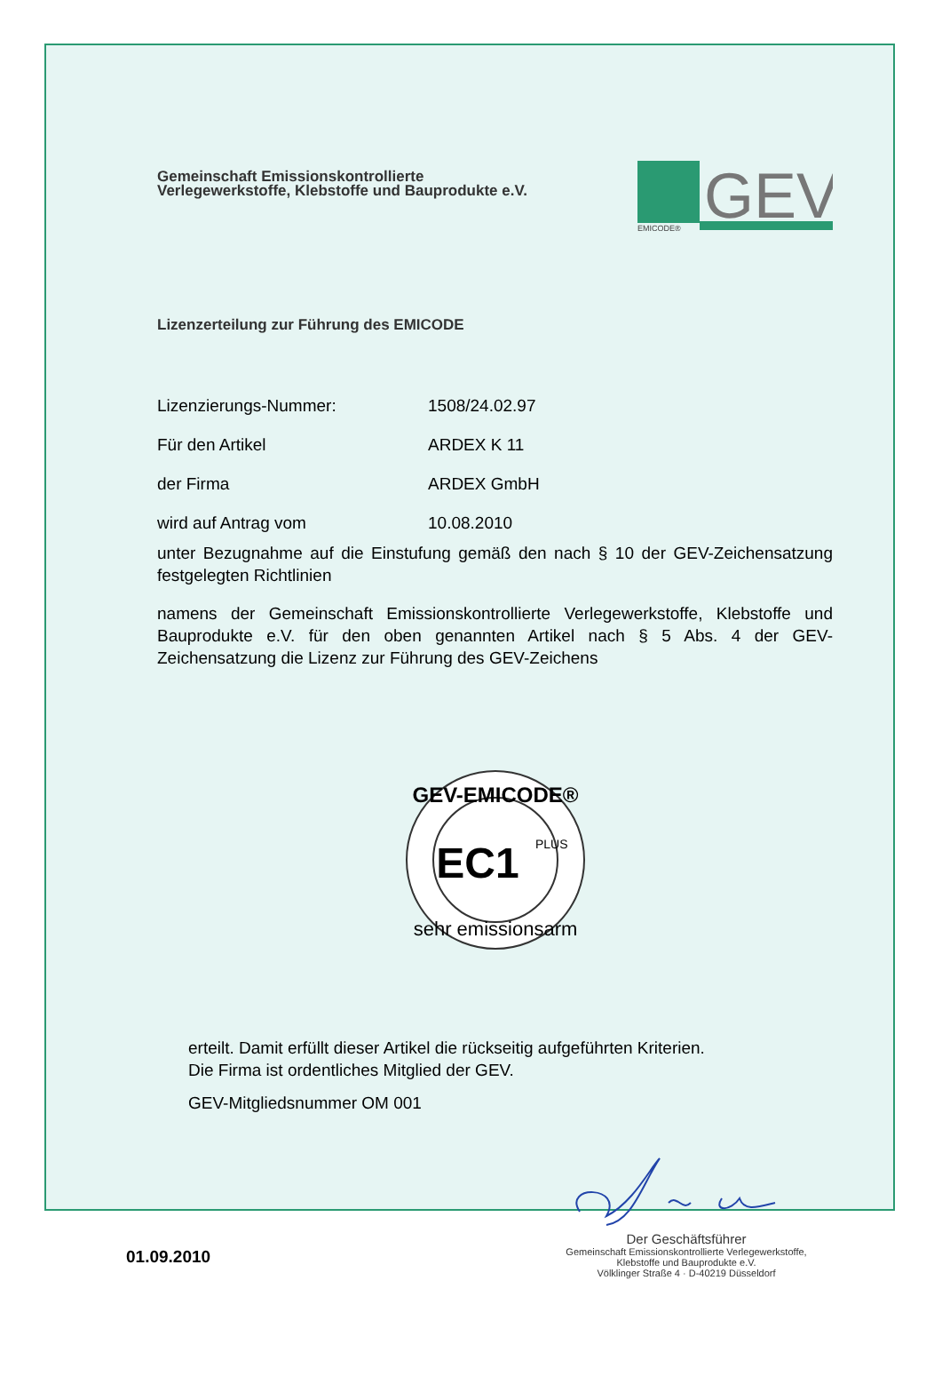Gemeinschaft Emissionskontrollierte
Verlegewerkstoffe, Klebstoffe und Bauprodukte e.V.
GEV
EMICODE®
Lizenzerteilung zur Führung des EMICODE
Lizenzierungs-Nummer: 1508/24.02.97
Für den Artikel ARDEX K 11
der Firma ARDEX GmbH
wird auf Antrag vom 10.08.2010
unter Bezugnahme auf die Einstufung gemäß den nach § 10 der GEV-Zeichensatzung festgelegten Richtlinien
namens der Gemeinschaft Emissionskontrollierte Verlegewerkstoffe, Klebstoffe und Bauprodukte e.V. für den oben genannten Artikel nach § 5 Abs. 4 der GEV-Zeichensatzung die Lizenz zur Führung des GEV-Zeichens
GEV-EMICODE®
EC1
PLUS
sehr emissionsarm
erteilt. Damit erfüllt dieser Artikel die rückseitig aufgeführten Kriterien.
Die Firma ist ordentliches Mitglied der GEV.
GEV-Mitgliedsnummer OM 001
01.09.2010
Der Geschäftsführer
Gemeinschaft Emissionskontrollierte Verlegewerkstoffe,
Klebstoffe und Bauprodukte e.V.
Völklinger Straße 4 · D-40219 Düsseldorf